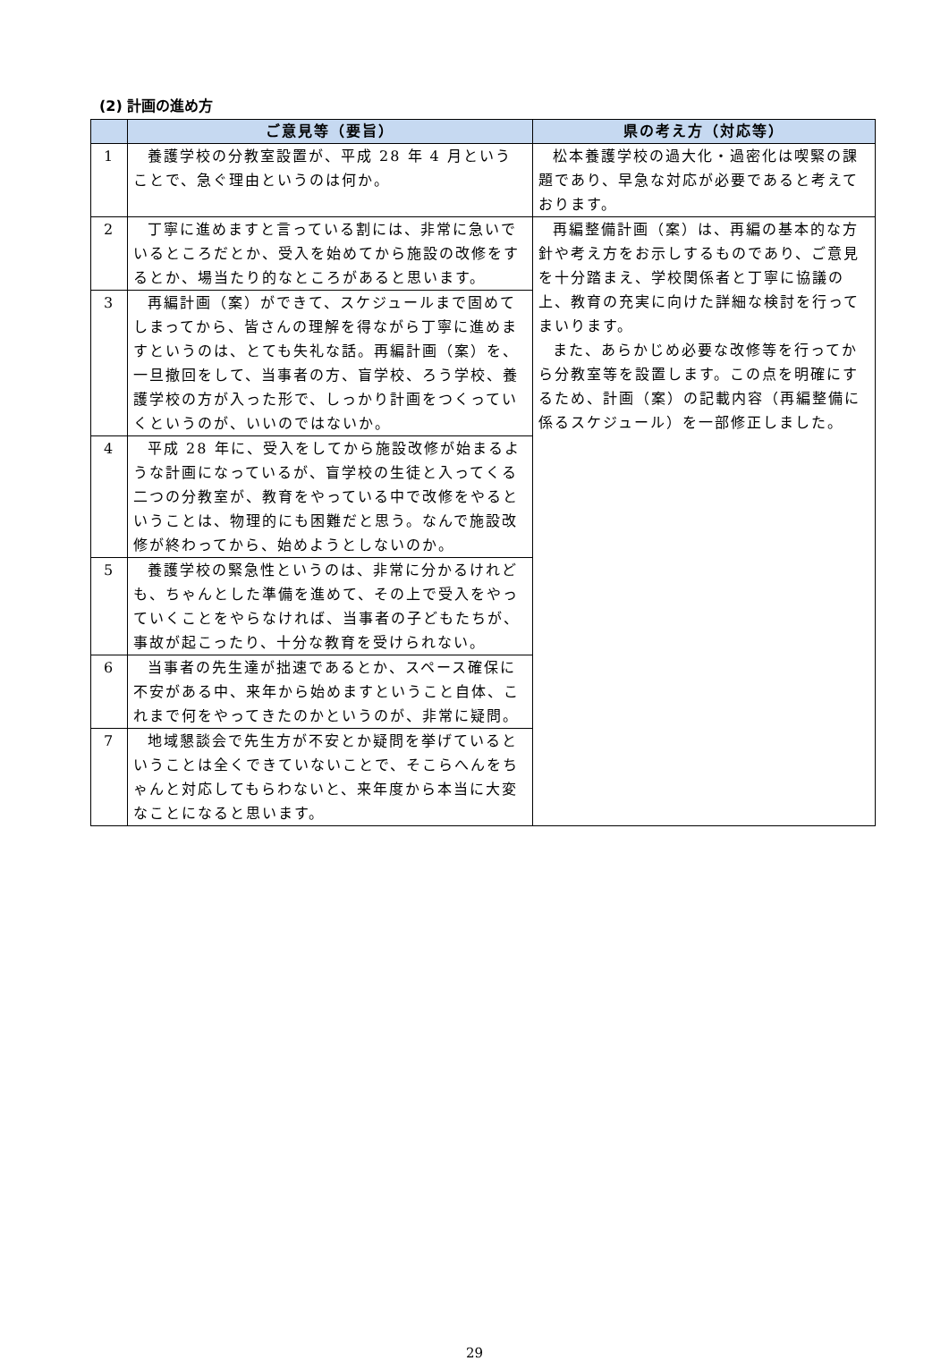(2) 計画の進め方
| | ご意見等（要旨） | 県の考え方（対応等） |
| --- | --- | --- |
| 1 | 養護学校の分教室設置が、平成 28 年 4 月ということで、急ぐ理由というのは何か。 | 松本養護学校の過大化・過密化は喫緊の課題であり、早急な対応が必要であると考えております。 |
| 2 | 丁寧に進めますと言っている割には、非常に急いでいるところだとか、受入を始めてから施設の改修をするとか、場当たり的なところがあると思います。 | 再編整備計画（案）は、再編の基本的な方針や考え方をお示しするものであり、ご意見を十分踏まえ、学校関係者と丁寧に協議の上、教育の充実に向けた詳細な検討を行ってまいります。 また、あらかじめ必要な改修等を行ってから分教室等を設置します。この点を明確にするため、計画（案）の記載内容（再編整備に係るスケジュール）を一部修正しました。 |
| 3 | 再編計画（案）ができて、スケジュールまで固めてしまってから、皆さんの理解を得ながら丁寧に進めますというのは、とても失礼な話。再編計画（案）を、一旦撤回をして、当事者の方、盲学校、ろう学校、養護学校の方が入った形で、しっかり計画をつくっていくというのが、いいのではないか。 | |
| 4 | 平成 28 年に、受入をしてから施設改修が始まるような計画になっているが、盲学校の生徒と入ってくる二つの分教室が、教育をやっている中で改修をやるということは、物理的にも困難だと思う。なんで施設改修が終わってから、始めようとしないのか。 | |
| 5 | 養護学校の緊急性というのは、非常に分かるけれども、ちゃんとした準備を進めて、その上で受入をやっていくことをやらなければ、当事者の子どもたちが、事故が起こったり、十分な教育を受けられない。 | |
| 6 | 当事者の先生達が拙速であるとか、スペース確保に不安がある中、来年から始めますということ自体、これまで何をやってきたのかというのが、非常に疑問。 | |
| 7 | 地域懇談会で先生方が不安とか疑問を挙げているということは全くできていないことで、そこらへんをちゃんと対応してもらわないと、来年度から本当に大変なことになると思います。 | |
29